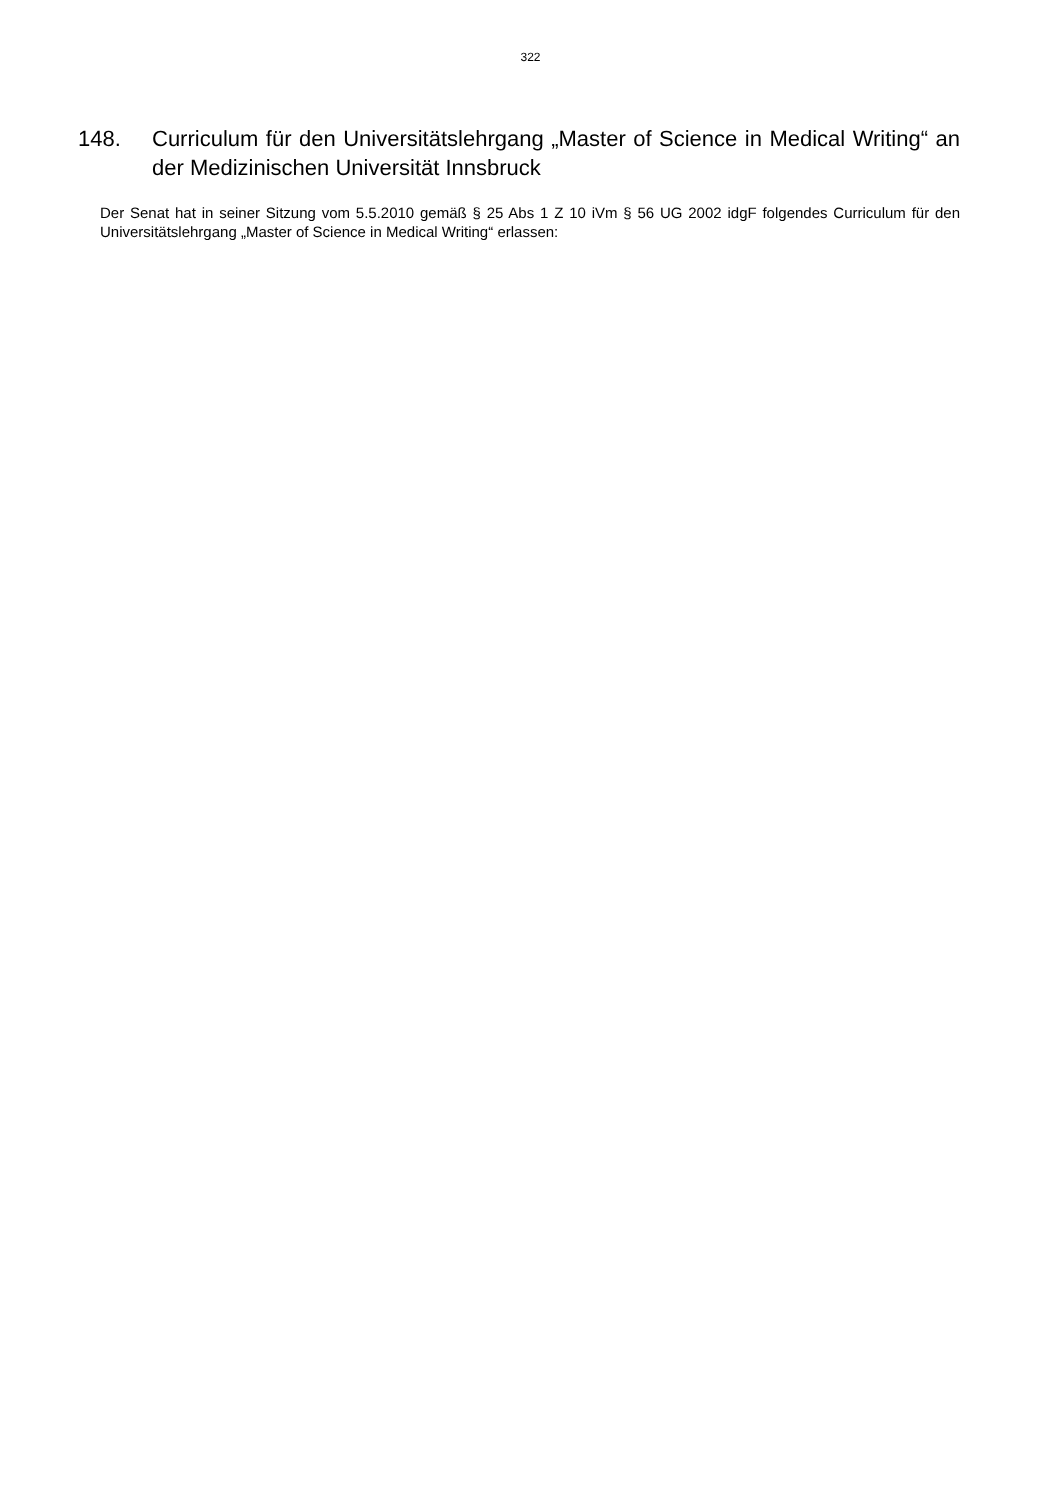322
148. Curriculum für den Universitätslehrgang „Master of Science in Medical Writing“ an der Medizinischen Universität Innsbruck
Der Senat hat in seiner Sitzung vom 5.5.2010 gemäß § 25 Abs 1 Z 10 iVm § 56 UG 2002 idgF folgendes Curriculum für den Universitätslehrgang „Master of Science in Medical Writing“ erlassen: